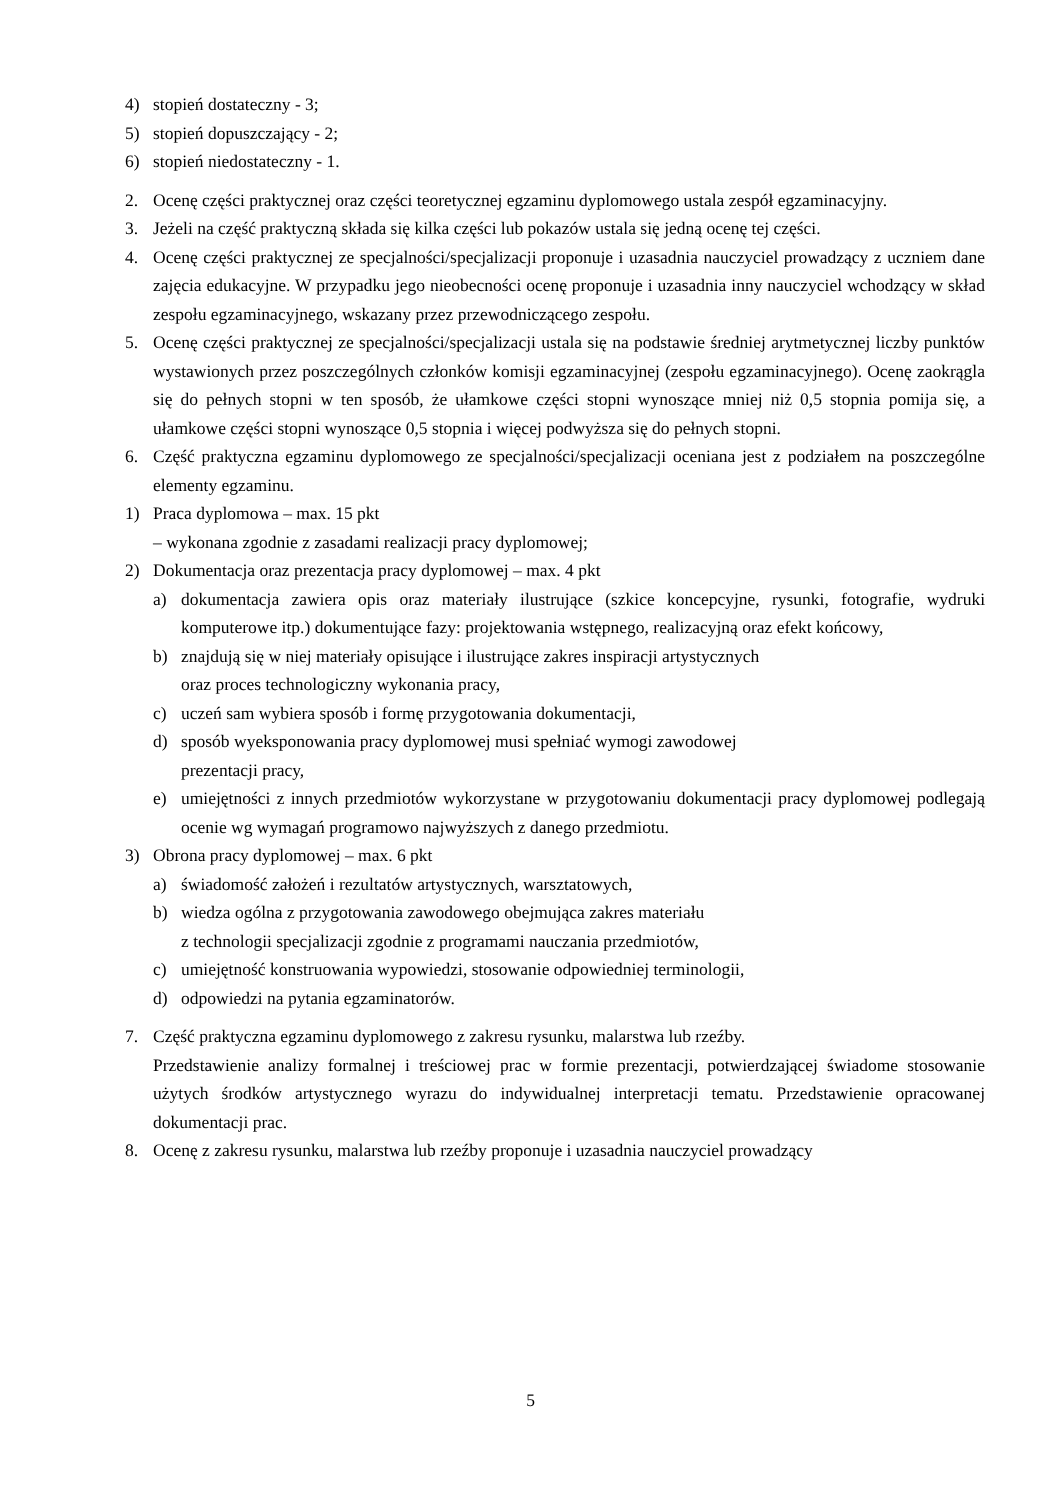4) stopień dostateczny - 3;
5) stopień dopuszczający - 2;
6) stopień niedostateczny - 1.
2. Ocenę części praktycznej oraz części teoretycznej egzaminu dyplomowego ustala zespół egzaminacyjny.
3. Jeżeli na część praktyczną składa się kilka części lub pokazów ustala się jedną ocenę tej części.
4. Ocenę części praktycznej ze specjalności/specjalizacji proponuje i uzasadnia nauczyciel prowadzący z uczniem dane zajęcia edukacyjne. W przypadku jego nieobecności ocenę proponuje i uzasadnia inny nauczyciel wchodzący w skład zespołu egzaminacyjnego, wskazany przez przewodniczącego zespołu.
5. Ocenę części praktycznej ze specjalności/specjalizacji ustala się na podstawie średniej arytmetycznej liczby punktów wystawionych przez poszczególnych członków komisji egzaminacyjnej (zespołu egzaminacyjnego). Ocenę zaokrągla się do pełnych stopni w ten sposób, że ułamkowe części stopni wynoszące mniej niż 0,5 stopnia pomija się, a ułamkowe części stopni wynoszące 0,5 stopnia i więcej podwyższa się do pełnych stopni.
6. Część praktyczna egzaminu dyplomowego ze specjalności/specjalizacji oceniana jest z podziałem na poszczególne elementy egzaminu.
1) Praca dyplomowa – max. 15 pkt
– wykonana zgodnie z zasadami realizacji pracy dyplomowej;
2) Dokumentacja oraz prezentacja pracy dyplomowej – max. 4 pkt
a) dokumentacja zawiera opis oraz materiały ilustrujące (szkice koncepcyjne, rysunki, fotografie, wydruki komputerowe itp.) dokumentujące fazy: projektowania wstępnego, realizacyjną oraz efekt końcowy,
b) znajdują się w niej materiały opisujące i ilustrujące zakres inspiracji artystycznych
oraz proces technologiczny wykonania pracy,
c) uczeń sam wybiera sposób i formę przygotowania dokumentacji,
d) sposób wyeksponowania pracy dyplomowej musi spełniać wymogi zawodowej
prezentacji pracy,
e) umiejętności z innych przedmiotów wykorzystane w przygotowaniu dokumentacji pracy dyplomowej podlegają ocenie wg wymagań programowo najwyższych z danego przedmiotu.
3) Obrona pracy dyplomowej – max. 6 pkt
a) świadomość założeń i rezultatów artystycznych, warsztatowych,
b) wiedza ogólna z przygotowania zawodowego obejmująca zakres materiału
z technologii specjalizacji zgodnie z programami nauczania przedmiotów,
c) umiejętność konstruowania wypowiedzi, stosowanie odpowiedniej terminologii,
d) odpowiedzi na pytania egzaminatorów.
7. Część praktyczna egzaminu dyplomowego z zakresu rysunku, malarstwa lub rzeźby.
Przedstawienie analizy formalnej i treściowej prac w formie prezentacji, potwierdzającej świadome stosowanie użytych środków artystycznego wyrazu do indywidualnej interpretacji tematu. Przedstawienie opracowanej dokumentacji prac.
8. Ocenę z zakresu rysunku, malarstwa lub rzeźby proponuje i uzasadnia nauczyciel prowadzący
5